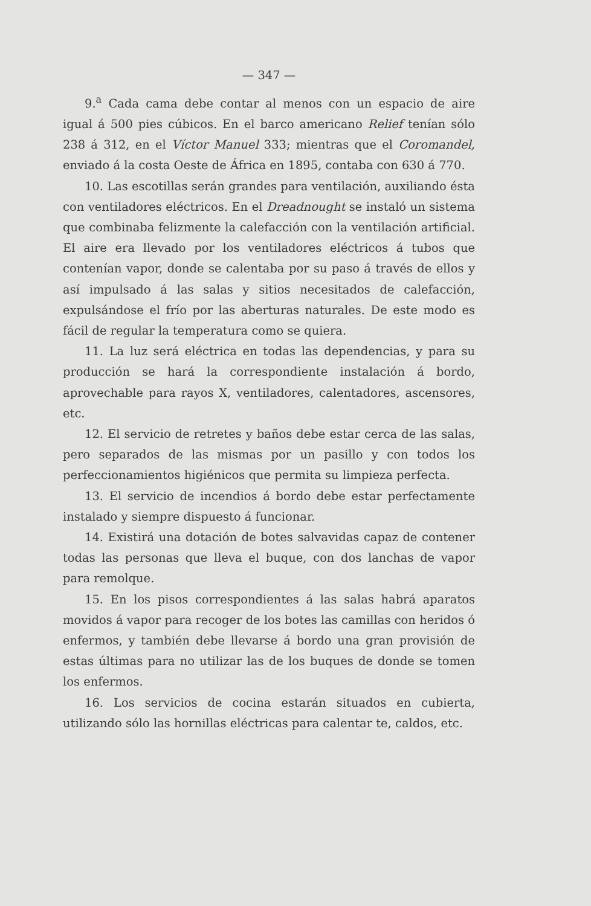— 347 —
9.<sup>a</sup> Cada cama debe contar al menos con un espacio de aire igual á 500 pies cúbicos. En el barco americano Relief tenían sólo 238 á 312, en el Víctor Manuel 333; mientras que el Coromandel, enviado á la costa Oeste de África en 1895, contaba con 630 á 770.
10. Las escotillas serán grandes para ventilación, auxiliando ésta con ventiladores eléctricos. En el Dreadnought se instaló un sistema que combinaba felizmente la calefacción con la ventilación artificial. El aire era llevado por los ventiladores eléctricos á tubos que contenían vapor, donde se calentaba por su paso á través de ellos y así impulsado á las salas y sitios necesitados de calefacción, expulsándose el frío por las aberturas naturales. De este modo es fácil de regular la temperatura como se quiera.
11. La luz será eléctrica en todas las dependencias, y para su producción se hará la correspondiente instalación á bordo, aprovechable para rayos X, ventiladores, calentadores, ascensores, etc.
12. El servicio de retretes y baños debe estar cerca de las salas, pero separados de las mismas por un pasillo y con todos los perfeccionamientos higiénicos que permita su limpieza perfecta.
13. El servicio de incendios á bordo debe estar perfectamente instalado y siempre dispuesto á funcionar.
14. Existirá una dotación de botes salvavidas capaz de contener todas las personas que lleva el buque, con dos lanchas de vapor para remolque.
15. En los pisos correspondientes á las salas habrá aparatos movidos á vapor para recoger de los botes las camillas con heridos ó enfermos, y también debe llevarse á bordo una gran provisión de estas últimas para no utilizar las de los buques de donde se tomen los enfermos.
16. Los servicios de cocina estarán situados en cubierta, utilizando sólo las hornillas eléctricas para calentar te, caldos, etc.